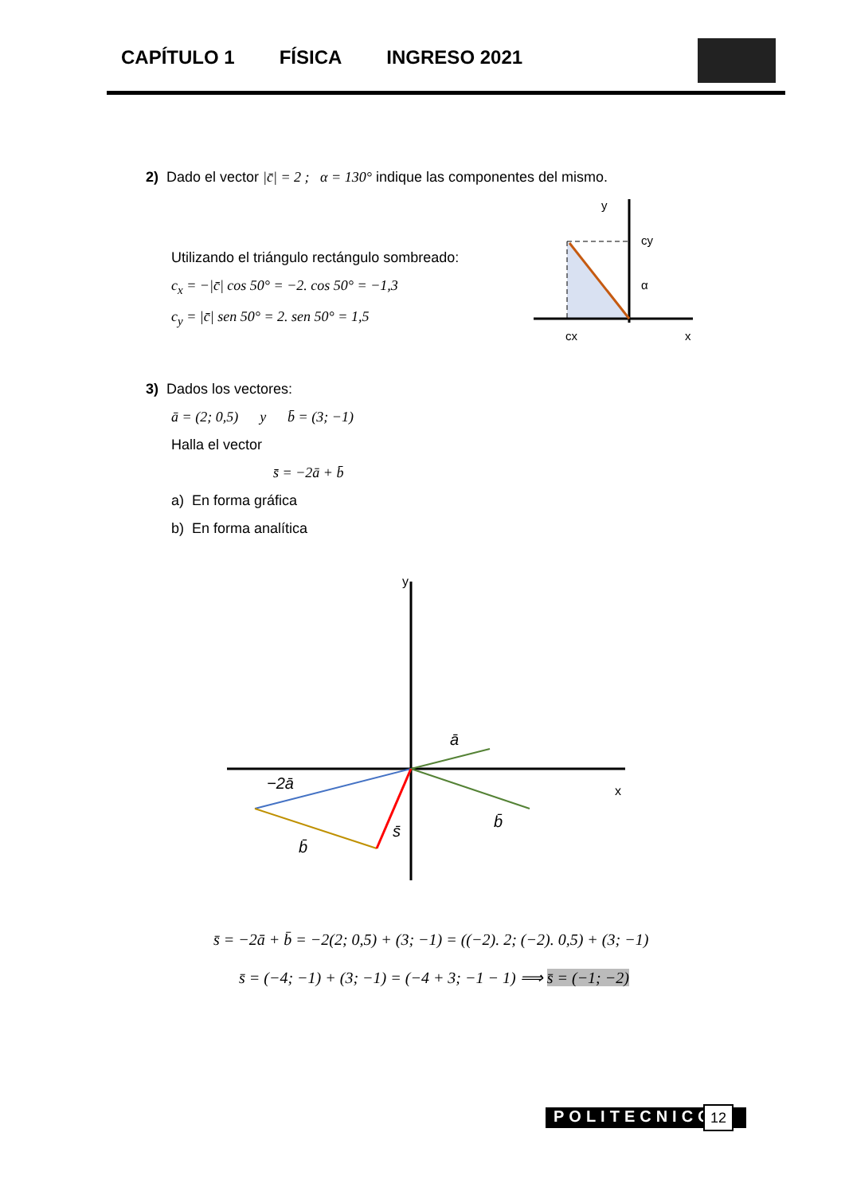CAPÍTULO 1 FÍSICA INGRESO 2021
2) Dado el vector |c̄| = 2 ; α = 130° indique las componentes del mismo.
Utilizando el triángulo rectángulo sombreado:
c<sub>x</sub> = −|c̄| cos 50° = −2. cos 50° = −1,3
c<sub>y</sub> = |c̄| sen 50° = 2. sen 50° = 1,5
cy
α
cx
x
y
3) Dados los vectores:
ā = (2; 0,5) y b̄ = (3; −1)
Halla el vector
s̄ = −2ā + b̄
a) En forma gráfica
b) En forma analítica
y
x
ā
−2ā
b̄
b̄
s̄
s̄ = −2ā + b̄ = −2(2; 0,5) + (3; −1) = ((−2). 2; (−2). 0,5) + (3; −1)
s̄ = (−4; −1) + (3; −1) = (−4 + 3; −1 − 1) ⟹ s̄ = (−1; −2)
POLITECNICO 12